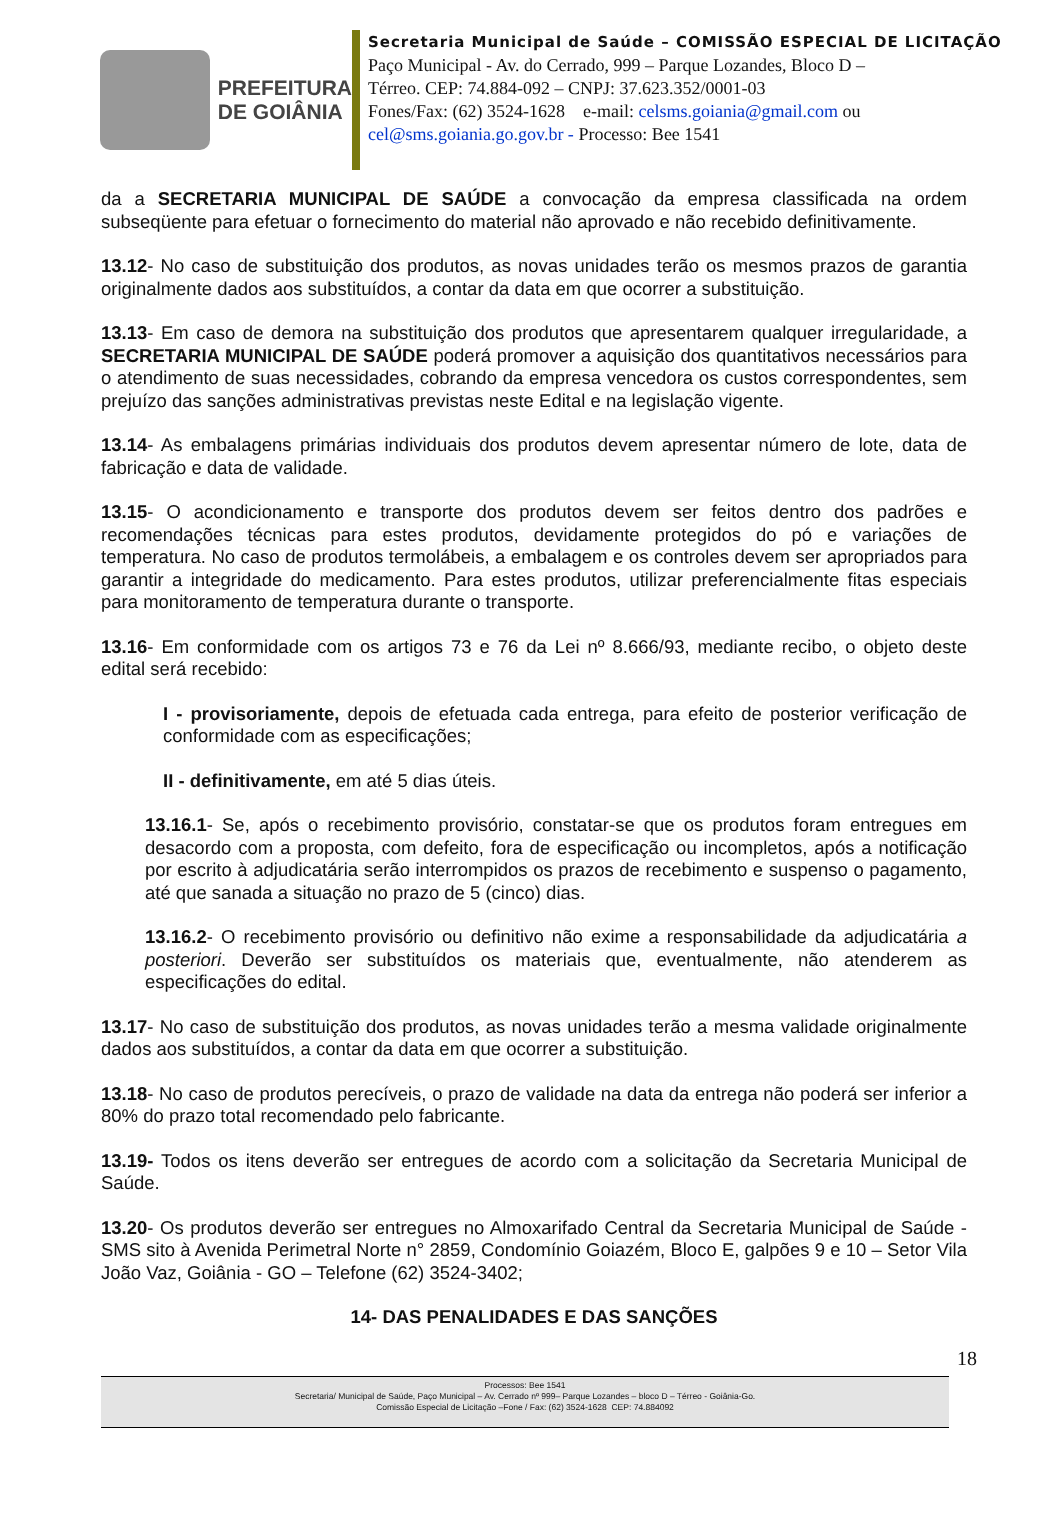PREFEITURA
DE GOIÂNIA
Secretaria Municipal de Saúde – COMISSÃO ESPECIAL DE LICITAÇÃO
Paço Municipal - Av. do Cerrado, 999 – Parque Lozandes, Bloco D –
Térreo. CEP: 74.884-092 – CNPJ: 37.623.352/0001-03
Fones/Fax: (62) 3524-1628 e-mail: celsms.goiania@gmail.com ou
cel@sms.goiania.go.gov.br - Processo: Bee 1541
da a SECRETARIA MUNICIPAL DE SAÚDE a convocação da empresa classificada na ordem subseqüente para efetuar o fornecimento do material não aprovado e não recebido definitivamente.
13.12- No caso de substituição dos produtos, as novas unidades terão os mesmos prazos de garantia originalmente dados aos substituídos, a contar da data em que ocorrer a substituição.
13.13- Em caso de demora na substituição dos produtos que apresentarem qualquer irregularidade, a SECRETARIA MUNICIPAL DE SAÚDE poderá promover a aquisição dos quantitativos necessários para o atendimento de suas necessidades, cobrando da empresa vencedora os custos correspondentes, sem prejuízo das sanções administrativas previstas neste Edital e na legislação vigente.
13.14- As embalagens primárias individuais dos produtos devem apresentar número de lote, data de fabricação e data de validade.
13.15- O acondicionamento e transporte dos produtos devem ser feitos dentro dos padrões e recomendações técnicas para estes produtos, devidamente protegidos do pó e variações de temperatura. No caso de produtos termolábeis, a embalagem e os controles devem ser apropriados para garantir a integridade do medicamento. Para estes produtos, utilizar preferencialmente fitas especiais para monitoramento de temperatura durante o transporte.
13.16- Em conformidade com os artigos 73 e 76 da Lei nº 8.666/93, mediante recibo, o objeto deste edital será recebido:
I - provisoriamente, depois de efetuada cada entrega, para efeito de posterior verificação de conformidade com as especificações;
II - definitivamente, em até 5 dias úteis.
13.16.1- Se, após o recebimento provisório, constatar-se que os produtos foram entregues em desacordo com a proposta, com defeito, fora de especificação ou incompletos, após a notificação por escrito à adjudicatária serão interrompidos os prazos de recebimento e suspenso o pagamento, até que sanada a situação no prazo de 5 (cinco) dias.
13.16.2- O recebimento provisório ou definitivo não exime a responsabilidade da adjudicatária a posteriori. Deverão ser substituídos os materiais que, eventualmente, não atenderem as especificações do edital.
13.17- No caso de substituição dos produtos, as novas unidades terão a mesma validade originalmente dados aos substituídos, a contar da data em que ocorrer a substituição.
13.18- No caso de produtos perecíveis, o prazo de validade na data da entrega não poderá ser inferior a 80% do prazo total recomendado pelo fabricante.
13.19- Todos os itens deverão ser entregues de acordo com a solicitação da Secretaria Municipal de Saúde.
13.20- Os produtos deverão ser entregues no Almoxarifado Central da Secretaria Municipal de Saúde - SMS sito à Avenida Perimetral Norte n° 2859, Condomínio Goiazém, Bloco E, galpões 9 e 10 – Setor Vila João Vaz, Goiânia - GO – Telefone (62) 3524-3402;
14- DAS PENALIDADES E DAS SANÇÕES
18
Processos: Bee 1541
Secretaria/ Municipal de Saúde, Paço Municipal – Av. Cerrado nº 999– Parque Lozandes – bloco D – Térreo - Goiânia-Go.
Comissão Especial de Licitação –Fone / Fax: (62) 3524-1628 CEP: 74.884092